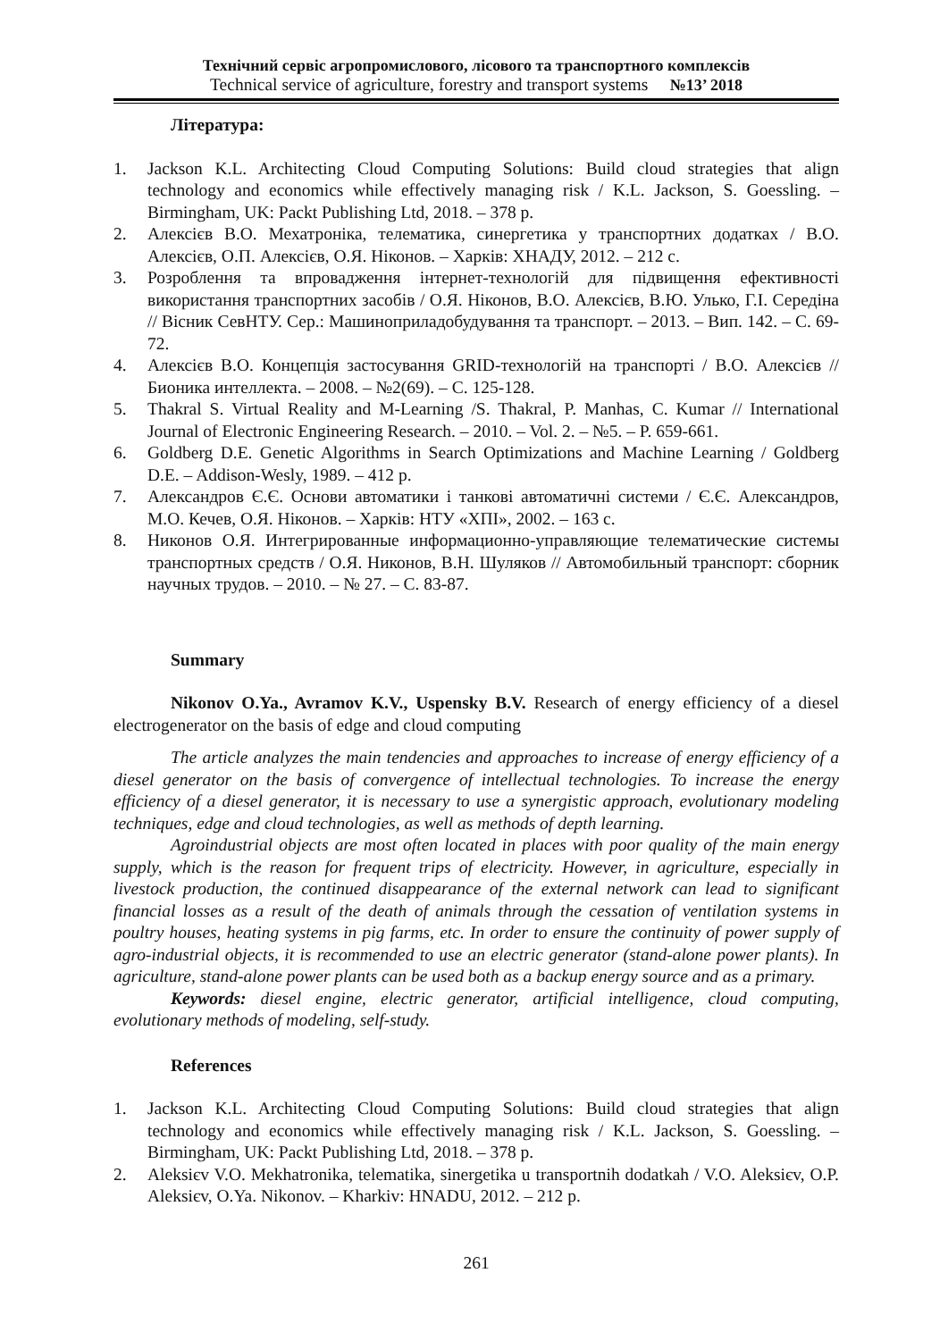Технічний сервіс агропромислового, лісового та транспортного комплексів
Technical service of agriculture, forestry and transport systems №13’ 2018
Література:
1. Jackson K.L. Architecting Cloud Computing Solutions: Build cloud strategies that align technology and economics while effectively managing risk / K.L. Jackson, S. Goessling. – Birmingham, UK: Packt Publishing Ltd, 2018. – 378 p.
2. Алексієв В.О. Мехатроніка, телематика, синергетика у транспортних додатках / В.О. Алексієв, О.П. Алексієв, О.Я. Ніконов. – Харків: ХНАДУ, 2012. – 212 с.
3. Розроблення та впровадження інтернет-технологій для підвищення ефективності використання транспортних засобів / О.Я. Ніконов, В.О. Алексієв, В.Ю. Улько, Г.І. Середіна // Вісник СевНТУ. Сер.: Машиноприладобудування та транспорт. – 2013. – Вип. 142. – С. 69-72.
4. Алексієв В.О. Концепція застосування GRID-технологій на транспорті / В.О. Алексієв // Бионика интеллекта. – 2008. – №2(69). – С. 125-128.
5. Thakral S. Virtual Reality and M-Learning /S. Thakral, P. Manhas, C. Kumar // International Journal of Electronic Engineering Research. – 2010. – Vol. 2. – №5. – P. 659-661.
6. Goldberg D.E. Genetic Algorithms in Search Optimizations and Machine Learning / Goldberg D.E. – Addison-Wesly, 1989. – 412 p.
7. Александров Є.Є. Основи автоматики і танкові автоматичні системи / Є.Є. Александров, М.О. Кечев, О.Я. Ніконов. – Харків: НТУ «ХПІ», 2002. – 163 с.
8. Никонов О.Я. Интегрированные информационно-управляющие телематические системы транспортных средств / О.Я. Никонов, В.Н. Шуляков // Автомобильный транспорт: сборник научных трудов. – 2010. – № 27. – С. 83-87.
Summary
Nikonov O.Ya., Avramov K.V., Uspensky B.V. Research of energy efficiency of a diesel electrogenerator on the basis of edge and cloud computing
The article analyzes the main tendencies and approaches to increase of energy efficiency of a diesel generator on the basis of convergence of intellectual technologies. To increase the energy efficiency of a diesel generator, it is necessary to use a synergistic approach, evolutionary modeling techniques, edge and cloud technologies, as well as methods of depth learning.
Agroindustrial objects are most often located in places with poor quality of the main energy supply, which is the reason for frequent trips of electricity. However, in agriculture, especially in livestock production, the continued disappearance of the external network can lead to significant financial losses as a result of the death of animals through the cessation of ventilation systems in poultry houses, heating systems in pig farms, etc. In order to ensure the continuity of power supply of agro-industrial objects, it is recommended to use an electric generator (stand-alone power plants). In agriculture, stand-alone power plants can be used both as a backup energy source and as a primary.
Keywords: diesel engine, electric generator, artificial intelligence, cloud computing, evolutionary methods of modeling, self-study.
References
1. Jackson K.L. Architecting Cloud Computing Solutions: Build cloud strategies that align technology and economics while effectively managing risk / K.L. Jackson, S. Goessling. – Birmingham, UK: Packt Publishing Ltd, 2018. – 378 p.
2. Aleksiєv V.O. Mekhatronika, telematika, sinergetika u transportnih dodatkah / V.O. Aleksiєv, O.P. Aleksiєv, O.Ya. Nikonov. – Kharkiv: HNADU, 2012. – 212 p.
261